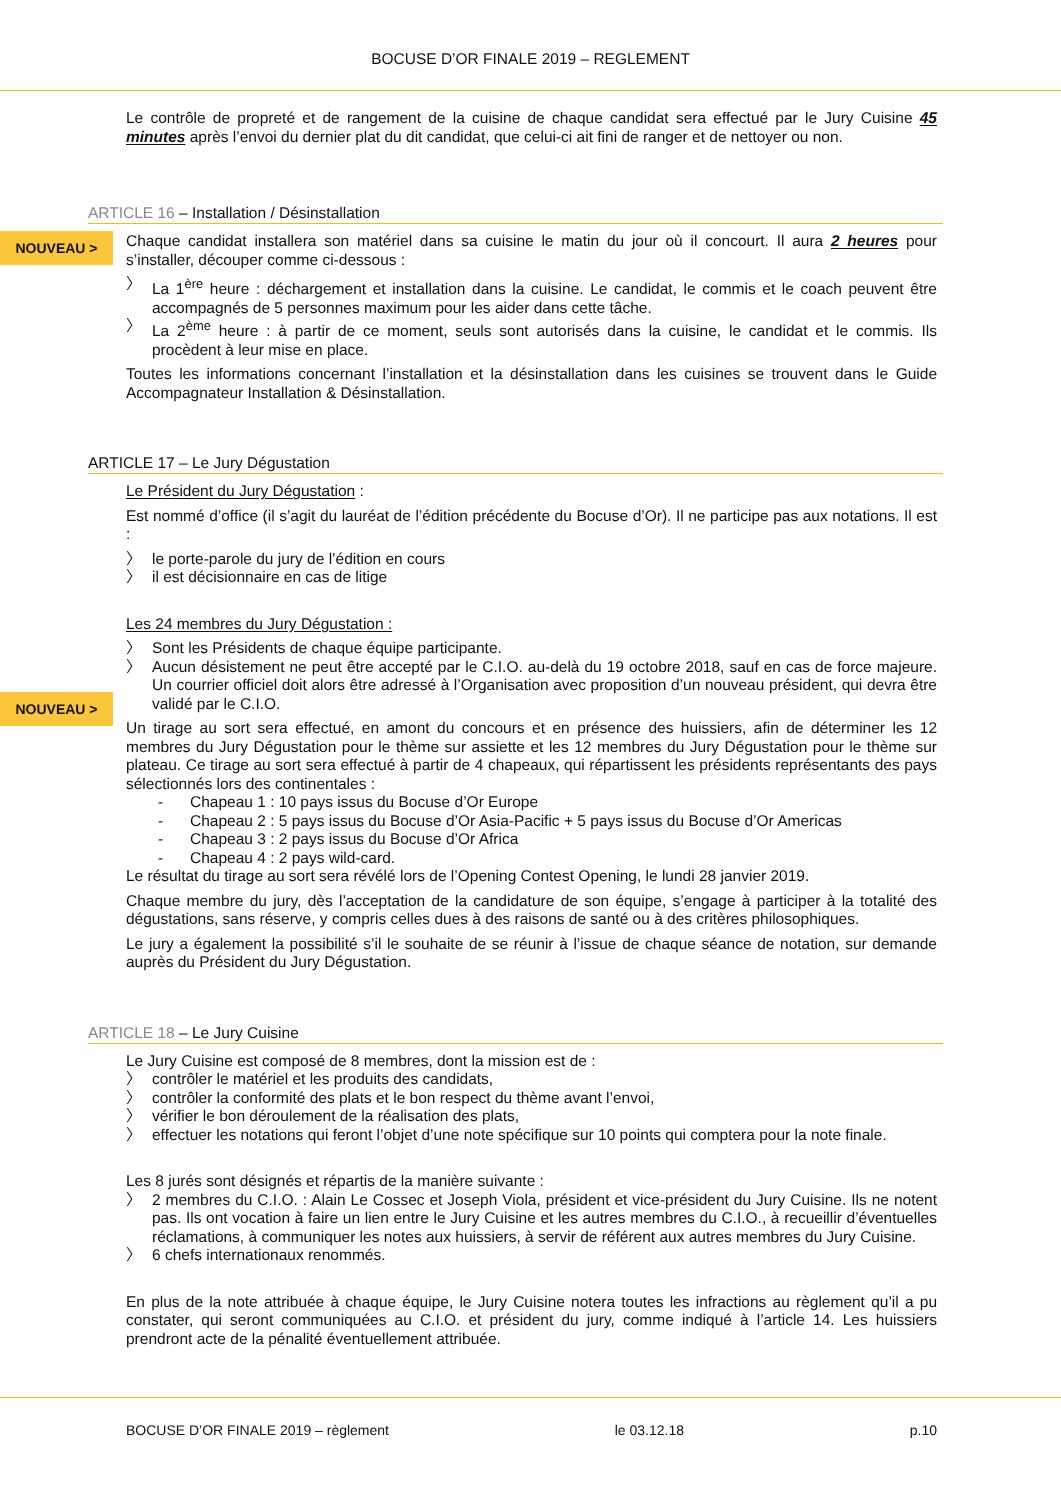BOCUSE D’OR FINALE 2019 – REGLEMENT
Le contrôle de propreté et de rangement de la cuisine de chaque candidat sera effectué par le Jury Cuisine 45 minutes après l’envoi du dernier plat du dit candidat, que celui-ci ait fini de ranger et de nettoyer ou non.
ARTICLE 16 – Installation / Désinstallation
NOUVEAU >
Chaque candidat installera son matériel dans sa cuisine le matin du jour où il concourt. Il aura 2 heures pour s’installer, découper comme ci-dessous :
〉 La 1<sup>ère</sup> heure : déchargement et installation dans la cuisine. Le candidat, le commis et le coach peuvent être accompagnés de 5 personnes maximum pour les aider dans cette tâche.
〉 La 2<sup>ème</sup> heure : à partir de ce moment, seuls sont autorisés dans la cuisine, le candidat et le commis. Ils procèdent à leur mise en place.
Toutes les informations concernant l’installation et la désinstallation dans les cuisines se trouvent dans le Guide Accompagnateur Installation & Désinstallation.
ARTICLE 17 – Le Jury Dégustation
Le Président du Jury Dégustation :
Est nommé d’office (il s’agit du lauréat de l’édition précédente du Bocuse d’Or). Il ne participe pas aux notations. Il est :
〉 le porte-parole du jury de l’édition en cours
〉 il est décisionnaire en cas de litige
Les 24 membres du Jury Dégustation :
〉 Sont les Présidents de chaque équipe participante.
〉 Aucun désistement ne peut être accepté par le C.I.O. au-delà du 19 octobre 2018, sauf en cas de force majeure. Un courrier officiel doit alors être adressé à l’Organisation avec proposition d’un nouveau président, qui devra être validé par le C.I.O.
NOUVEAU >
Un tirage au sort sera effectué, en amont du concours et en présence des huissiers, afin de déterminer les 12 membres du Jury Dégustation pour le thème sur assiette et les 12 membres du Jury Dégustation pour le thème sur plateau. Ce tirage au sort sera effectué à partir de 4 chapeaux, qui répartissent les présidents représentants des pays sélectionnés lors des continentales :
- Chapeau 1 : 10 pays issus du Bocuse d’Or Europe
- Chapeau 2 : 5 pays issus du Bocuse d’Or Asia-Pacific + 5 pays issus du Bocuse d’Or Americas
- Chapeau 3 : 2 pays issus du Bocuse d’Or Africa
- Chapeau 4 : 2 pays wild-card.
Le résultat du tirage au sort sera révélé lors de l’Opening Contest Opening, le lundi 28 janvier 2019.
Chaque membre du jury, dès l’acceptation de la candidature de son équipe, s’engage à participer à la totalité des dégustations, sans réserve, y compris celles dues à des raisons de santé ou à des critères philosophiques.
Le jury a également la possibilité s’il le souhaite de se réunir à l’issue de chaque séance de notation, sur demande auprès du Président du Jury Dégustation.
ARTICLE 18 – Le Jury Cuisine
Le Jury Cuisine est composé de 8 membres, dont la mission est de :
〉 contrôler le matériel et les produits des candidats,
〉 contrôler la conformité des plats et le bon respect du thème avant l’envoi,
〉 vérifier le bon déroulement de la réalisation des plats,
〉 effectuer les notations qui feront l’objet d’une note spécifique sur 10 points qui comptera pour la note finale.
Les 8 jurés sont désignés et répartis de la manière suivante :
〉 2 membres du C.I.O. : Alain Le Cossec et Joseph Viola, président et vice-président du Jury Cuisine. Ils ne notent pas. Ils ont vocation à faire un lien entre le Jury Cuisine et les autres membres du C.I.O., à recueillir d’éventuelles réclamations, à communiquer les notes aux huissiers, à servir de référent aux autres membres du Jury Cuisine.
〉 6 chefs internationaux renommés.
En plus de la note attribuée à chaque équipe, le Jury Cuisine notera toutes les infractions au règlement qu’il a pu constater, qui seront communiquées au C.I.O. et président du jury, comme indiqué à l’article 14. Les huissiers prendront acte de la pénalité éventuellement attribuée.
BOCUSE D’OR FINALE 2019 – règlement le 03.12.18 p.10